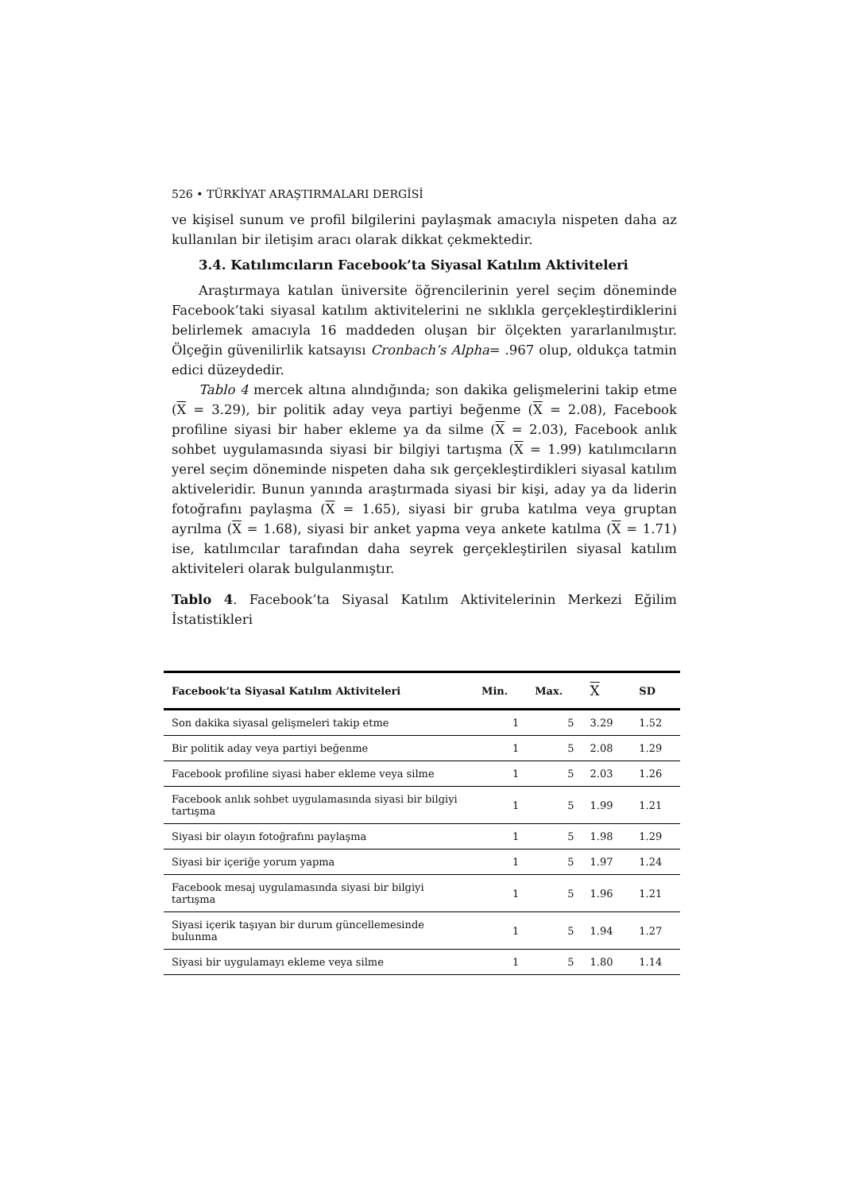526 • TÜRKİYAT ARAŞTIRMALARI DERGİSİ
ve kişisel sunum ve profil bilgilerini paylaşmak amacıyla nispeten daha az kullanılan bir iletişim aracı olarak dikkat çekmektedir.
3.4. Katılımcıların Facebook’ta Siyasal Katılım Aktiviteleri
Araştırmaya katılan üniversite öğrencilerinin yerel seçim döneminde Facebook’taki siyasal katılım aktivitelerini ne sıklıkla gerçekleştirdiklerini belirlemek amacıyla 16 maddeden oluşan bir ölçekten yararlanılmıştır. Ölçeğin güvenilirlik katsayısı Cronbach’s Alpha= .967 olup, oldukça tatmin edici düzeydedir.
Tablo 4 mercek altına alındığında; son dakika gelişmelerini takip etme (X = 3.29), bir politik aday veya partiyi beğenme (X = 2.08), Facebook profiline siyasi bir haber ekleme ya da silme (X = 2.03), Facebook anlık sohbet uygulamasında siyasi bir bilgiyi tartışma (X = 1.99) katılımcıların yerel seçim döneminde nispeten daha sık gerçekleştirdikleri siyasal katılım aktiveleridir. Bunun yanında araştırmada siyasi bir kişi, aday ya da liderin fotoğrafını paylaşma (X = 1.65), siyasi bir gruba katılma veya gruptan ayrılma (X = 1.68), siyasi bir anket yapma veya ankete katılma (X = 1.71) ise, katılımcılar tarafından daha seyrek gerçekleştirilen siyasal katılım aktiviteleri olarak bulgulanmıştır.
Tablo 4. Facebook’ta Siyasal Katılım Aktivitelerinin Merkezi Eğilim İstatistikleri
| Facebook’ta Siyasal Katılım Aktiviteleri | Min. | Max. | X | SD |
| --- | --- | --- | --- | --- |
| Son dakika siyasal gelişmeleri takip etme | 1 | 5 | 3.29 | 1.52 |
| Bir politik aday veya partiyi beğenme | 1 | 5 | 2.08 | 1.29 |
| Facebook profiline siyasi haber ekleme veya silme | 1 | 5 | 2.03 | 1.26 |
| Facebook anlık sohbet uygulamasında siyasi bir bilgiyi tartışma | 1 | 5 | 1.99 | 1.21 |
| Siyasi bir olayın fotoğrafını paylaşma | 1 | 5 | 1.98 | 1.29 |
| Siyasi bir içeriğe yorum yapma | 1 | 5 | 1.97 | 1.24 |
| Facebook mesaj uygulamasında siyasi bir bilgiyi tartışma | 1 | 5 | 1.96 | 1.21 |
| Siyasi içerik taşıyan bir durum güncellemesinde bulunma | 1 | 5 | 1.94 | 1.27 |
| Siyasi bir uygulamayı ekleme veya silme | 1 | 5 | 1.80 | 1.14 |